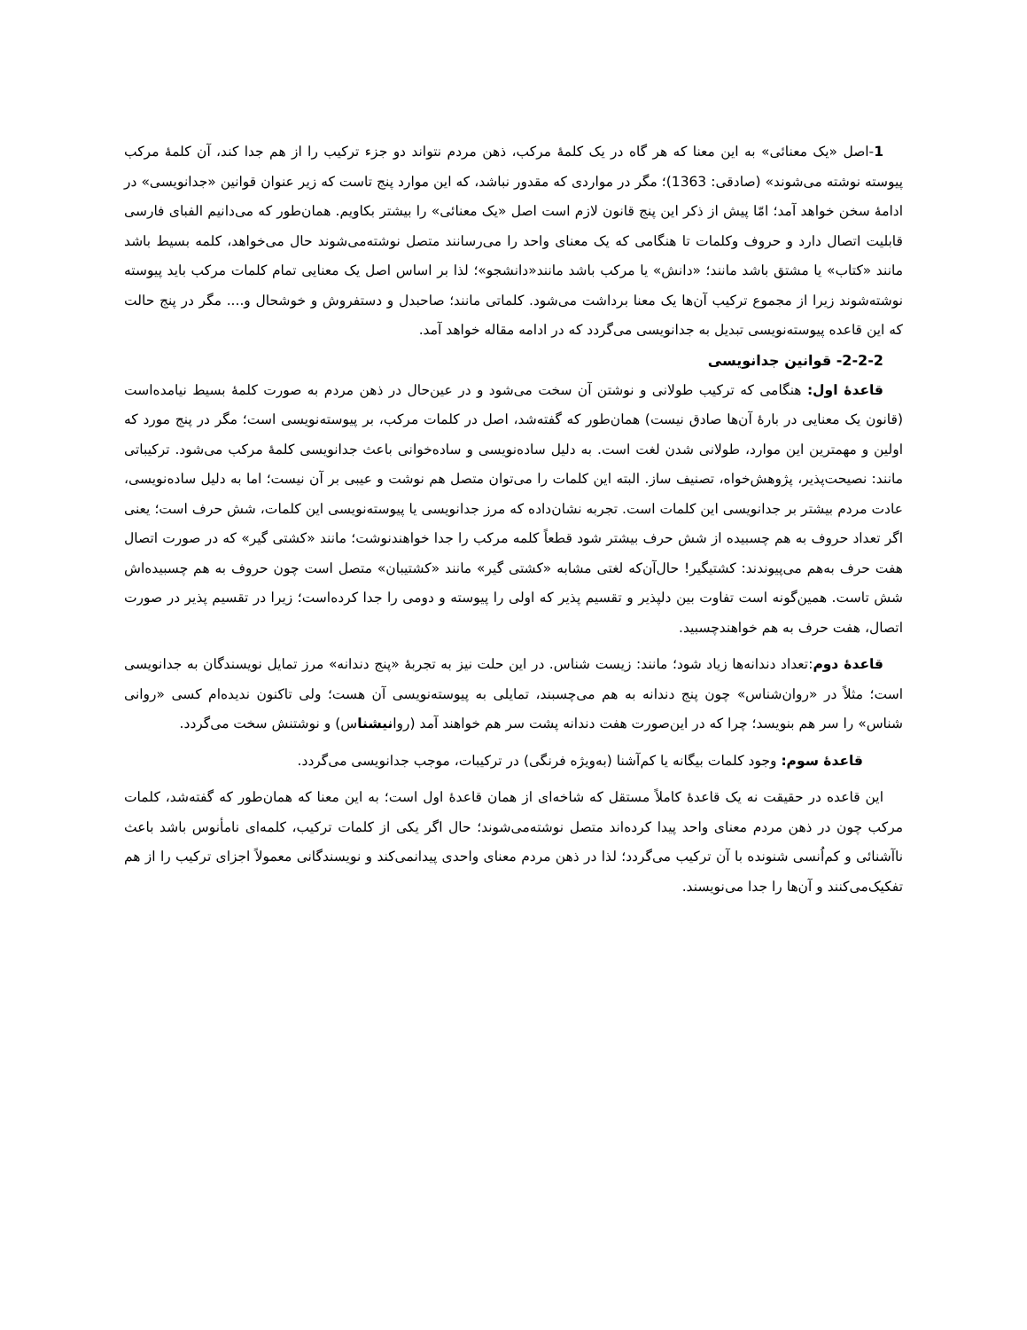1-اصل «یک معنائی» به این معنا که هر گاه در یک کلمهٔ مرکب، ذهن مردم نتواند دو جزء ترکیب را از هم جدا کند، آن کلمهٔ مرکب پیوسته نوشته می‌شوند» (صادقی: 1363)؛ مگر در مواردی که مقدور نباشد، که این موارد پنج تاست که زیر عنوان قوانین «جدانویسی» در ادامهٔ سخن خواهد آمد؛ امّا پیش از ذکر این پنج قانون لازم است اصل «یک معنائی» را بیشتر بکاویم. همان‌طور که می‌دانیم الفبای فارسی قابلیت اتصال دارد و حروف وکلمات تا هنگامی که یک معنای واحد را می‌رسانند متصل نوشته‌می‌شوند حال می‌خواهد، کلمه بسیط باشد مانند «کتاب» یا مشتق باشد مانند؛ «دانش» یا مرکب باشد مانند«دانشجو»؛ لذا بر اساس اصل یک معنایی تمام کلمات مرکب باید پیوسته نوشته‌شوند زیرا از مجموع ترکیب آن‌ها یک معنا برداشت می‌شود. کلماتی مانند؛ صاحبدل و دستفروش و خوشحال و.... مگر در پنج حالت که این قاعده پیوسته‌نویسی تبدیل به جدانویسی می‌گردد که در ادامه مقاله خواهد آمد.
2-2-2- قوانین جدانویسی
قاعدهٔ اول: هنگامی که ترکیب طولانی و نوشتن آن سخت می‌شود و در عین‌حال در ذهن مردم به صورت کلمهٔ بسیط نیامده‌است (قانون یک معنایی در بارهٔ آن‌ها صادق نیست) همان‌طور که گفته‌شد، اصل در کلمات مرکب، بر پیوسته‌نویسی است؛ مگر در پنج مورد که اولین و مهمترین این موارد، طولانی شدن لغت است. به دلیل ساده‌نویسی و ساده‌خوانی باعث جدانویسی کلمهٔ مرکب می‌شود. ترکیباتی مانند: نصیحت‌پذیر، پژوهش‌خواه، تصنیف ساز. البته این کلمات را می‌توان متصل هم نوشت و عیبی بر آن نیست؛ اما به دلیل ساده‌نویسی، عادت مردم بیشتر بر جدانویسی این کلمات است. تجربه نشان‌داده که مرز جدانویسی یا پیوسته‌نویسی این کلمات، شش حرف است؛ یعنی اگر تعداد حروف به هم چسبیده از شش حرف بیشتر شود قطعاً کلمه مرکب را جدا خواهندنوشت؛ مانند «کشتی گیر» که در صورت اتصال هفت حرف به‌هم می‌پیوندند: کشتیگیر! حال‌آن‌که لغتی مشابه «کشتی گیر» مانند «کشتیبان» متصل است چون حروف به هم چسبیده‌اش شش تاست. همین‌گونه است تفاوت بین دلپذیر و تقسیم پذیر که اولی را پیوسته و دومی را جدا کرده‌است؛ زیرا در تقسیم پذیر در صورت اتصال، هفت حرف به هم خواهندچسبید.
قاعدهٔ دوم:تعداد دندانه‌ها زیاد شود؛ مانند: زیست شناس. در این حلت نیز به تجربهٔ «پنج دندانه» مرز تمایل نویسندگان به جدانویسی است؛ مثلاً در «روان‌شناس» چون پنج دندانه به هم می‌چسبند، تمایلی به پیوسته‌نویسی آن هست؛ ولی تاکنون ندیده‌ام کسی «روانی شناس» را سر هم بنویسد؛ چرا که در این‌صورت هفت دندانه پشت سر هم خواهند آمد (روانیشناس) و نوشتنش سخت می‌گردد.
قاعدهٔ سوم: وجود کلمات بیگانه یا کم‌آشنا (به‌ویژه فرنگی) در ترکیبات، موجب جدانویسی می‌گردد.
این قاعده در حقیقت نه یک قاعدهٔ کاملاً مستقل که شاخه‌ای از همان قاعدهٔ اول است؛ به این معنا که همان‌طور که گفته‌شد، کلمات مرکب چون در ذهن مردم معنای واحد پیدا کرده‌اند متصل نوشته‌می‌شوند؛ حال اگر یکی از کلمات ترکیب، کلمه‌ای نامأنوس باشد باعث ناآشنائی و کم‌اُنسی شنونده با آن ترکیب می‌گردد؛ لذا در ذهن مردم معنای واحدی پیدانمی‌کند و نویسندگانی معمولاً اجزای ترکیب را از هم تفکیک‌می‌کنند و آن‌ها را جدا می‌نویسند.